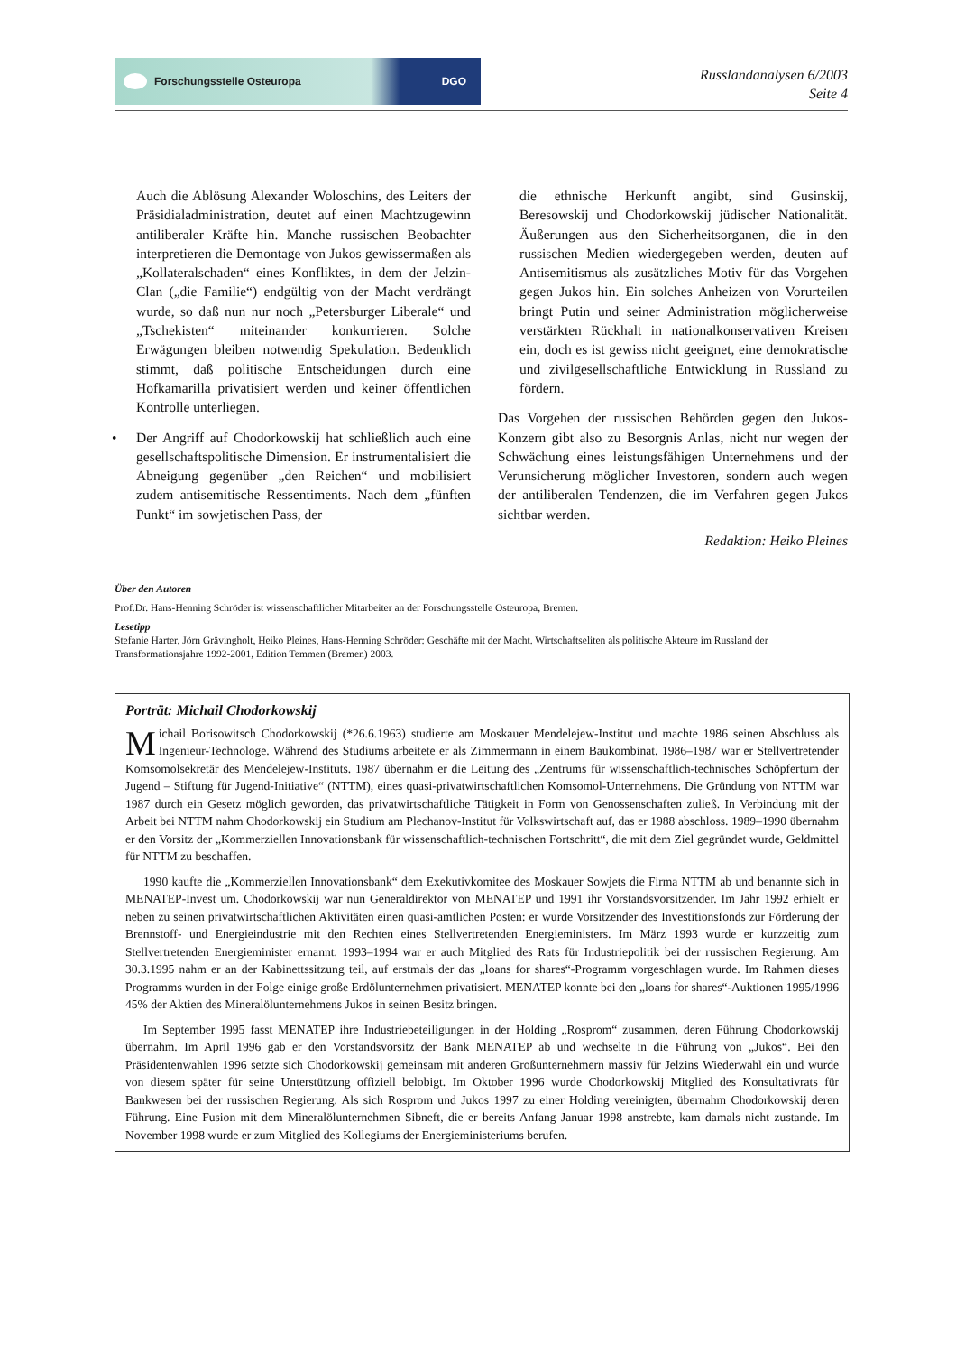Forschungsstelle Osteuropa DGO
Russlandanalysen 6/2003
Seite 4
Auch die Ablösung Alexander Woloschins, des Leiters der Präsidialadministration, deutet auf einen Machtzugewinn antiliberaler Kräfte hin. Manche russischen Beobachter interpretieren die Demontage von Jukos gewissermaßen als „Kollateralschaden“ eines Konfliktes, in dem der Jelzin-Clan („die Familie“) endgültig von der Macht verdrängt wurde, so daß nun nur noch „Petersburger Liberale“ und „Tschekisten“ miteinander konkurrieren. Solche Erwägungen bleiben notwendig Spekulation. Bedenklich stimmt, daß politische Entscheidungen durch eine Hofkamarilla privatisiert werden und keiner öffentlichen Kontrolle unterliegen.
• Der Angriff auf Chodorkowskij hat schließlich auch eine gesellschaftspolitische Dimension. Er instrumentalisiert die Abneigung gegenüber „den Reichen“ und mobilisiert zudem antisemitische Ressentiments. Nach dem „fünften Punkt“ im sowjetischen Pass, der
die ethnische Herkunft angibt, sind Gusinskij, Beresowskij und Chodorkowskij jüdischer Nationalität. Äußerungen aus den Sicherheitsorganen, die in den russischen Medien wiedergegeben werden, deuten auf Antisemitismus als zusätzliches Motiv für das Vorgehen gegen Jukos hin. Ein solches Anheizen von Vorurteilen bringt Putin und seiner Administration möglicherweise verstärkten Rückhalt in nationalkonservativen Kreisen ein, doch es ist gewiss nicht geeignet, eine demokratische und zivilgesellschaftliche Entwicklung in Russland zu fördern.
Das Vorgehen der russischen Behörden gegen den Jukos-Konzern gibt also zu Besorgnis Anlas, nicht nur wegen der Schwächung eines leistungsfähigen Unternehmens und der Verunsicherung möglicher Investoren, sondern auch wegen der antiliberalen Tendenzen, die im Verfahren gegen Jukos sichtbar werden.
Redaktion: Heiko Pleines
Über den Autoren
Prof.Dr. Hans-Henning Schröder ist wissenschaftlicher Mitarbeiter an der Forschungsstelle Osteuropa, Bremen.
Lesetipp
Stefanie Harter, Jörn Grävingholt, Heiko Pleines, Hans-Henning Schröder: Geschäfte mit der Macht. Wirtschaftseliten als politische Akteure im Russland der Transformationsjahre 1992-2001, Edition Temmen (Bremen) 2003.
Porträt: Michail Chodorkowskij
Michail Borisowitsch Chodorkowskij (*26.6.1963) studierte am Moskauer Mendelejew-Institut und machte 1986 seinen Abschluss als Ingenieur-Technologe. Während des Studiums arbeitete er als Zimmermann in einem Baukombinat. 1986–1987 war er Stellvertretender Komsomolsekretär des Mendelejew-Instituts. 1987 übernahm er die Leitung des „Zentrums für wissenschaftlich-technisches Schöpfertum der Jugend – Stiftung für Jugend-Initiative“ (NTTM), eines quasi-privatwirtschaftlichen Komsomol-Unternehmens. Die Gründung von NTTM war 1987 durch ein Gesetz möglich geworden, das privatwirtschaftliche Tätigkeit in Form von Genossenschaften zuließ. In Verbindung mit der Arbeit bei NTTM nahm Chodorkowskij ein Studium am Plechanov-Institut für Volkswirtschaft auf, das er 1988 abschloss. 1989–1990 übernahm er den Vorsitz der „Kommerziellen Innovationsbank für wissenschaftlich-technischen Fortschritt“, die mit dem Ziel gegründet wurde, Geldmittel für NTTM zu beschaffen.
1990 kaufte die „Kommerziellen Innovationsbank“ dem Exekutivkomitee des Moskauer Sowjets die Firma NTTM ab und benannte sich in MENATEP-Invest um. Chodorkowskij war nun Generaldirektor von MENATEP und 1991 ihr Vorstandsvorsitzender. Im Jahr 1992 erhielt er neben zu seinen privatwirtschaftlichen Aktivitäten einen quasi-amtlichen Posten: er wurde Vorsitzender des Investitionsfonds zur Förderung der Brennstoff- und Energieindustrie mit den Rechten eines Stellvertretenden Energieministers. Im März 1993 wurde er kurzzeitig zum Stellvertretenden Energieminister ernannt. 1993–1994 war er auch Mitglied des Rats für Industriepolitik bei der russischen Regierung. Am 30.3.1995 nahm er an der Kabinettssitzung teil, auf erstmals der das „loans for shares“-Programm vorgeschlagen wurde. Im Rahmen dieses Programms wurden in der Folge einige große Erdölunternehmen privatisiert. MENATEP konnte bei den „loans for shares“-Auktionen 1995/1996 45% der Aktien des Mineralölunternehmens Jukos in seinen Besitz bringen.
Im September 1995 fasst MENATEP ihre Industriebeteiligungen in der Holding „Rosprom“ zusammen, deren Führung Chodorkowskij übernahm. Im April 1996 gab er den Vorstandsvorsitz der Bank MENATEP ab und wechselte in die Führung von „Jukos“. Bei den Präsidentenwahlen 1996 setzte sich Chodorkowskij gemeinsam mit anderen Großunternehmern massiv für Jelzins Wiederwahl ein und wurde von diesem später für seine Unterstützung offiziell belobigt. Im Oktober 1996 wurde Chodorkowskij Mitglied des Konsultativrats für Bankwesen bei der russischen Regierung. Als sich Rosprom und Jukos 1997 zu einer Holding vereinigten, übernahm Chodorkowskij deren Führung. Eine Fusion mit dem Mineralölunternehmen Sibneft, die er bereits Anfang Januar 1998 anstrebte, kam damals nicht zustande. Im November 1998 wurde er zum Mitglied des Kollegiums der Energieministeriums berufen.